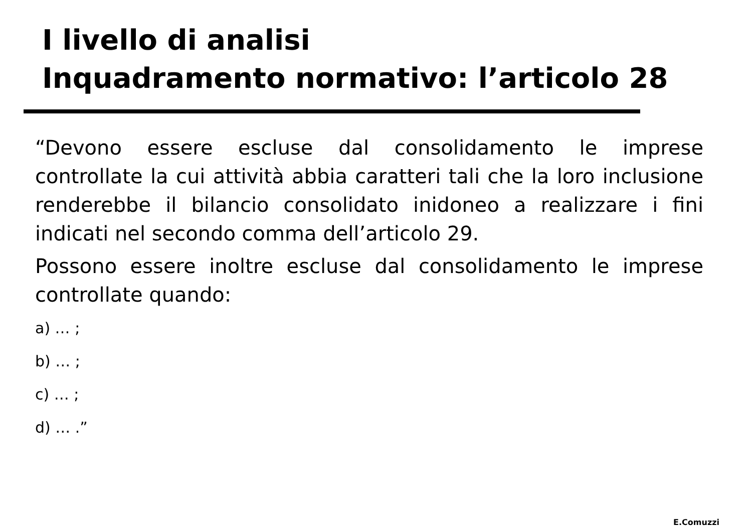I livello di analisi
Inquadramento normativo: l’articolo 28
“Devono essere escluse dal consolidamento le imprese controllate la cui attività abbia caratteri tali che la loro inclusione renderebbe il bilancio consolidato inidoneo a realizzare i fini indicati nel secondo comma dell’articolo 29.
Possono essere inoltre escluse dal consolidamento le imprese controllate quando:
a) … ;
b) … ;
c) … ;
d) … .”
E.Comuzzi